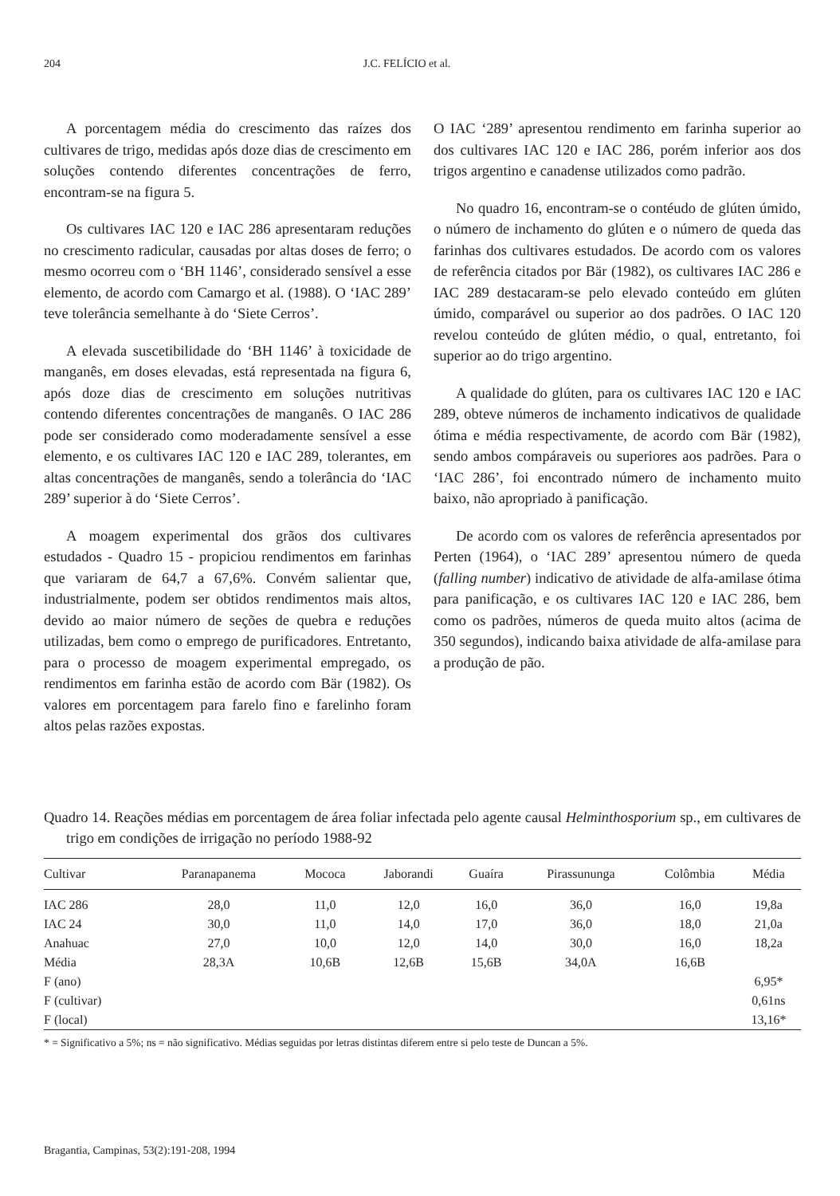204 J.C. FELÍCIO et al.
A porcentagem média do crescimento das raízes dos cultivares de trigo, medidas após doze dias de crescimento em soluções contendo diferentes concentrações de ferro, encontram-se na figura 5.
Os cultivares IAC 120 e IAC 286 apresentaram reduções no crescimento radicular, causadas por altas doses de ferro; o mesmo ocorreu com o ‘BH 1146’, considerado sensível a esse elemento, de acordo com Camargo et al. (1988). O ‘IAC 289’ teve tolerância semelhante à do ‘Siete Cerros’.
A elevada suscetibilidade do ‘BH 1146’ à toxicidade de manganês, em doses elevadas, está representada na figura 6, após doze dias de crescimento em soluções nutritivas contendo diferentes concentrações de manganês. O IAC 286 pode ser considerado como moderadamente sensível a esse elemento, e os cultivares IAC 120 e IAC 289, tolerantes, em altas concentrações de manganês, sendo a tolerância do ‘IAC 289’ superior à do ‘Siete Cerros’.
A moagem experimental dos grãos dos cultivares estudados - Quadro 15 - propiciou rendimentos em farinhas que variaram de 64,7 a 67,6%. Convém salientar que, industrialmente, podem ser obtidos rendimentos mais altos, devido ao maior número de seções de quebra e reduções utilizadas, bem como o emprego de purificadores. Entretanto, para o processo de moagem experimental empregado, os rendimentos em farinha estão de acordo com Bär (1982). Os valores em porcentagem para farelo fino e farelinho foram altos pelas razões expostas.
O IAC ‘289’ apresentou rendimento em farinha superior ao dos cultivares IAC 120 e IAC 286, porém inferior aos dos trigos argentino e canadense utilizados como padrão.
No quadro 16, encontram-se o contéudo de glúten úmido, o número de inchamento do glúten e o número de queda das farinhas dos cultivares estudados. De acordo com os valores de referência citados por Bär (1982), os cultivares IAC 286 e IAC 289 destacaram-se pelo elevado conteúdo em glúten úmido, comparável ou superior ao dos padrões. O IAC 120 revelou conteúdo de glúten médio, o qual, entretanto, foi superior ao do trigo argentino.
A qualidade do glúten, para os cultivares IAC 120 e IAC 289, obteve números de inchamento indicativos de qualidade ótima e média respectivamente, de acordo com Bär (1982), sendo ambos compáraveis ou superiores aos padrões. Para o ‘IAC 286’, foi encontrado número de inchamento muito baixo, não apropriado à panificação.
De acordo com os valores de referência apresentados por Perten (1964), o ‘IAC 289’ apresentou número de queda (falling number) indicativo de atividade de alfa-amilase ótima para panificação, e os cultivares IAC 120 e IAC 286, bem como os padrões, números de queda muito altos (acima de 350 segundos), indicando baixa atividade de alfa-amilase para a produção de pão.
Quadro 14. Reações médias em porcentagem de área foliar infectada pelo agente causal Helminthosporium sp., em cultivares de trigo em condições de irrigação no período 1988-92
| Cultivar | Paranapanema | Mococa | Jaborandi | Guaíra | Pirassununga | Colômbia | Média |
| --- | --- | --- | --- | --- | --- | --- | --- |
| IAC 286 | 28,0 | 11,0 | 12,0 | 16,0 | 36,0 | 16,0 | 19,8a |
| IAC 24 | 30,0 | 11,0 | 14,0 | 17,0 | 36,0 | 18,0 | 21,0a |
| Anahuac | 27,0 | 10,0 | 12,0 | 14,0 | 30,0 | 16,0 | 18,2a |
| Média | 28,3A | 10,6B | 12,6B | 15,6B | 34,0A | 16,6B | |
| F (ano) | | | | | | | 6,95* |
| F (cultivar) | | | | | | | 0,61ns |
| F (local) | | | | | | | 13,16* |
* = Significativo a 5%; ns = não significativo. Médias seguidas por letras distintas diferem entre si pelo teste de Duncan a 5%.
Bragantia, Campinas, 53(2):191-208, 1994